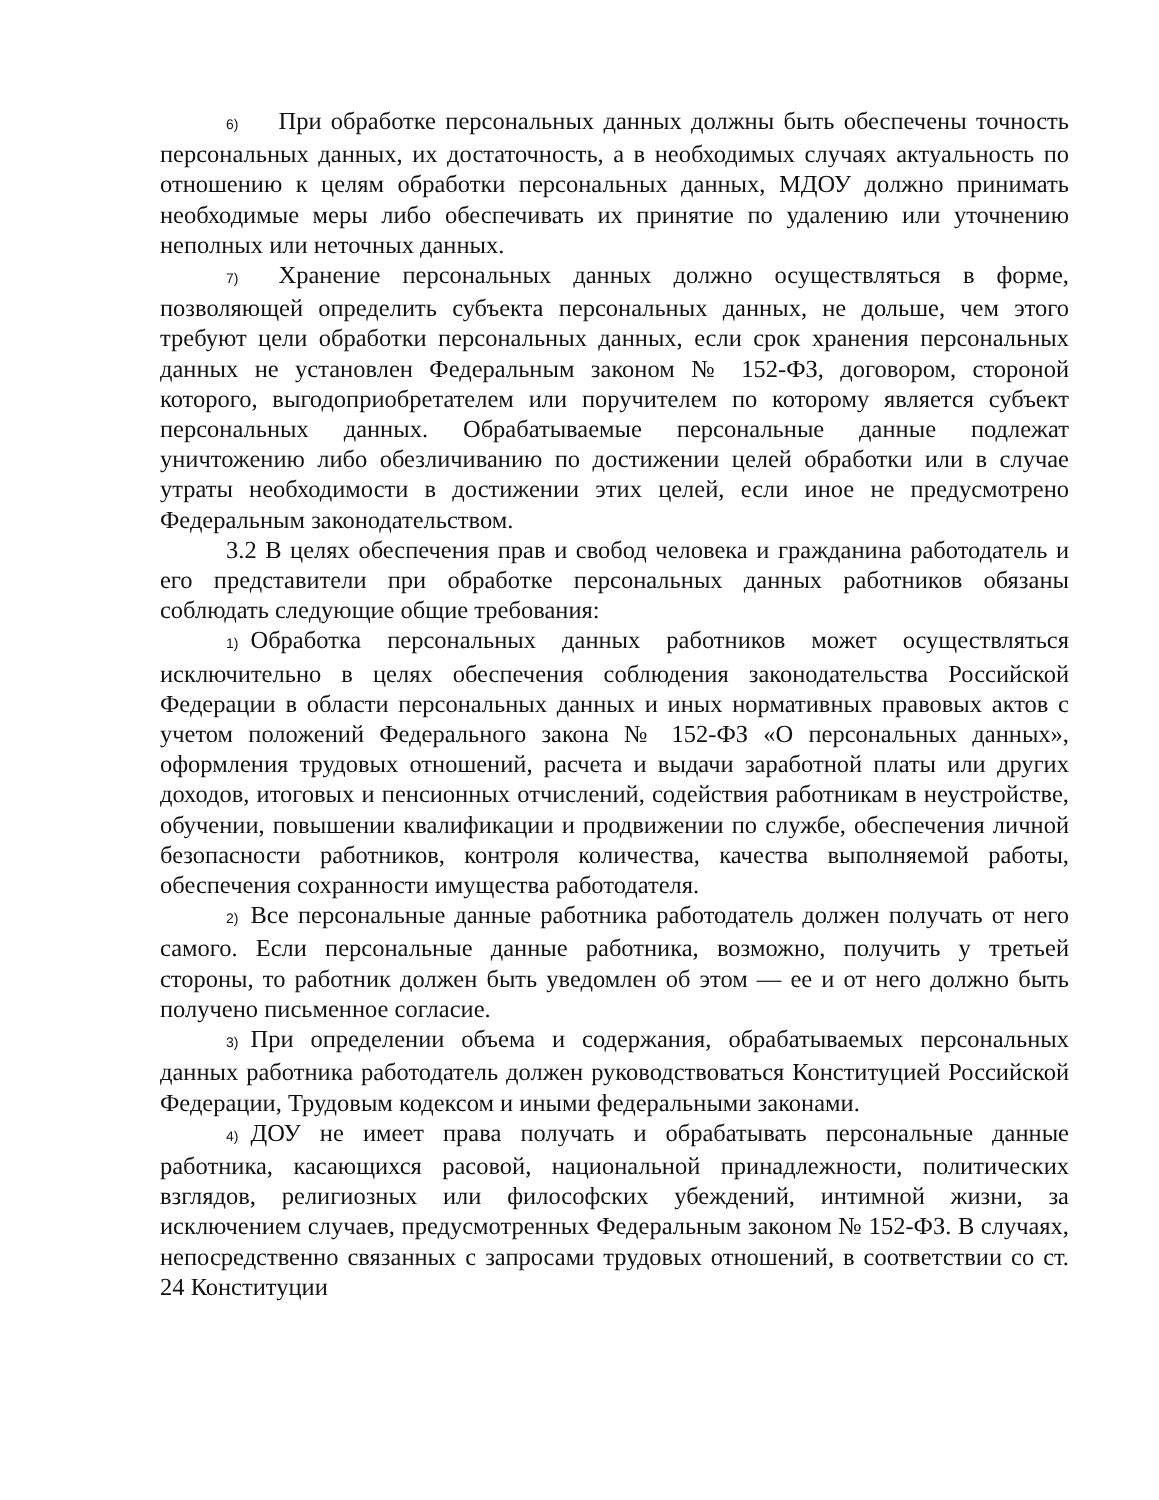6) При обработке персональных данных должны быть обеспечены точность персональных данных, их достаточность, а в необходимых случаях актуальность по отношению к целям обработки персональных данных, МДОУ должно принимать необходимые меры либо обеспечивать их принятие по удалению или уточнению неполных или неточных данных.
7) Хранение персональных данных должно осуществляться в форме, позволяющей определить субъекта персональных данных, не дольше, чем этого требуют цели обработки персональных данных, если срок хранения персональных данных не установлен Федеральным законом № 152-ФЗ, договором, стороной которого, выгодоприобретателем или поручителем по которому является субъект персональных данных. Обрабатываемые персональные данные подлежат уничтожению либо обезличиванию по достижении целей обработки или в случае утраты необходимости в достижении этих целей, если иное не предусмотрено Федеральным законодательством.
3.2 В целях обеспечения прав и свобод человека и гражданина работодатель и его представители при обработке персональных данных работников обязаны соблюдать следующие общие требования:
1) Обработка персональных данных работников может осуществляться исключительно в целях обеспечения соблюдения законодательства Российской Федерации в области персональных данных и иных нормативных правовых актов с учетом положений Федерального закона № 152-ФЗ «О персональных данных», оформления трудовых отношений, расчета и выдачи заработной платы или других доходов, итоговых и пенсионных отчислений, содействия работникам в неустройстве, обучении, повышении квалификации и продвижении по службе, обеспечения личной безопасности работников, контроля количества, качества выполняемой работы, обеспечения сохранности имущества работодателя.
2) Все персональные данные работника работодатель должен получать от него самого. Если персональные данные работника, возможно, получить у третьей стороны, то работник должен быть уведомлен об этом — ее и от него должно быть получено письменное согласие.
3) При определении объема и содержания, обрабатываемых персональных данных работника работодатель должен руководствоваться Конституцией Российской Федерации, Трудовым кодексом и иными федеральными законами.
4) ДОУ не имеет права получать и обрабатывать персональные данные работника, касающихся расовой, национальной принадлежности, политических взглядов, религиозных или философских убеждений, интимной жизни, за исключением случаев, предусмотренных Федеральным законом № 152-ФЗ. В случаях, непосредственно связанных с запросами трудовых отношений, в соответствии со ст. 24 Конституции